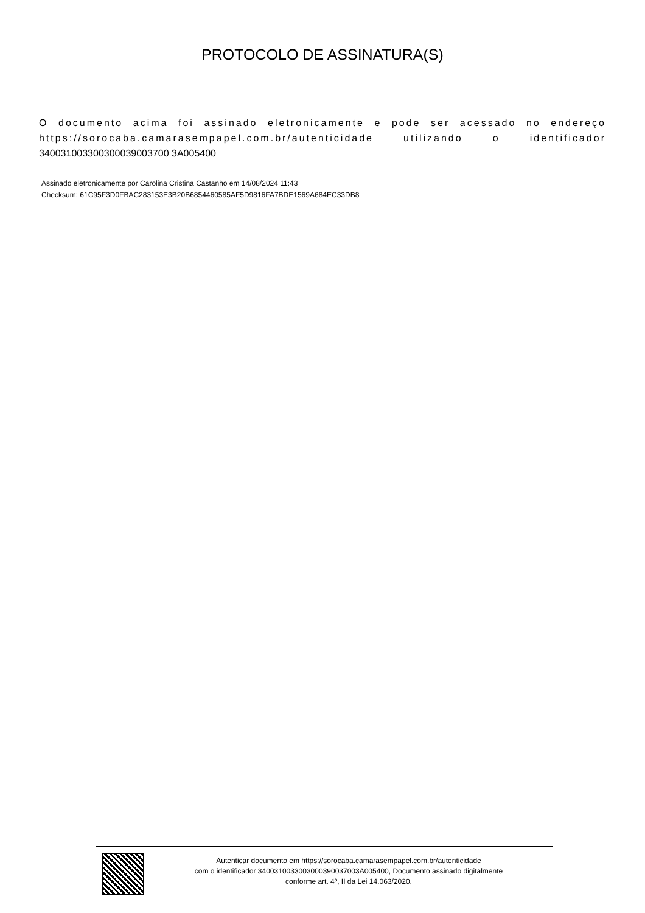PROTOCOLO DE ASSINATURA(S)
O documento acima foi assinado eletronicamente e pode ser acessado no endereço https://sorocaba.camarasempapel.com.br/autenticidade utilizando o identificador 340031003300300039003700 3A005400
Assinado eletronicamente por Carolina Cristina Castanho em 14/08/2024 11:43
Checksum: 61C95F3D0FBAC283153E3B20B6854460585AF5D9816FA7BDE1569A684EC33DB8
Autenticar documento em https://sorocaba.camarasempapel.com.br/autenticidade
com o identificador 3400310033003000390037003A005400, Documento assinado digitalmente
conforme art. 4º, II da Lei 14.063/2020.